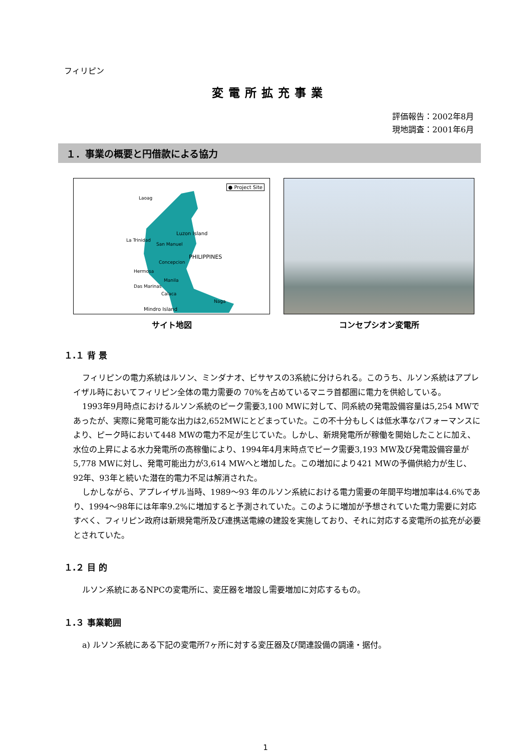フィリピン
変電所拡充事業
評価報告：2002年8月
現地調査：2001年6月
１．事業の概要と円借款による協力
● Project Site
Laoag
Luzon Island
La Trinidad
San Manuel
PHILIPPINES
Concepcion
Hermosa
Manila
Das Marinas
Calaca
Naga
Mindro Island
サイト地図
コンセプシオン変電所
１.１ 背 景
フィリピンの電力系統はルソン、ミンダナオ、ビサヤスの3系統に分けられる。このうち、ルソン系統はアプレイザル時においてフィリピン全体の電力需要の 70%を占めているマニラ首都圏に電力を供給している。
1993年9月時点におけるルソン系統のピーク需要3,100 MWに対して、同系統の発電設備容量は5,254 MWであったが、実際に発電可能な出力は2,652MWにとどまっていた。この不十分もしくは低水準なパフォーマンスにより、ピーク時において448 MWの電力不足が生じていた。しかし、新規発電所が稼働を開始したことに加え、水位の上昇による水力発電所の高稼働により、1994年4月末時点でピーク需要3,193 MW及び発電設備容量が5,778 MWに対し、発電可能出力が3,614 MWへと増加した。この増加により421 MWの予備供給力が生じ、92年、93年と続いた潜在的電力不足は解消された。
しかしながら、アプレイザル当時、1989〜93 年のルソン系統における電力需要の年間平均増加率は4.6%であり、1994〜98年には年率9.2%に増加すると予測されていた。このように増加が予想されていた電力需要に対応すべく、フィリピン政府は新規発電所及び連携送電線の建設を実施しており、それに対応する変電所の拡充が必要とされていた。
１.２ 目 的
ルソン系統にあるNPCの変電所に、変圧器を増設し需要増加に対応するもの。
１.３ 事業範囲
a) ルソン系統にある下記の変電所7ヶ所に対する変圧器及び関連設備の調達・据付。
1